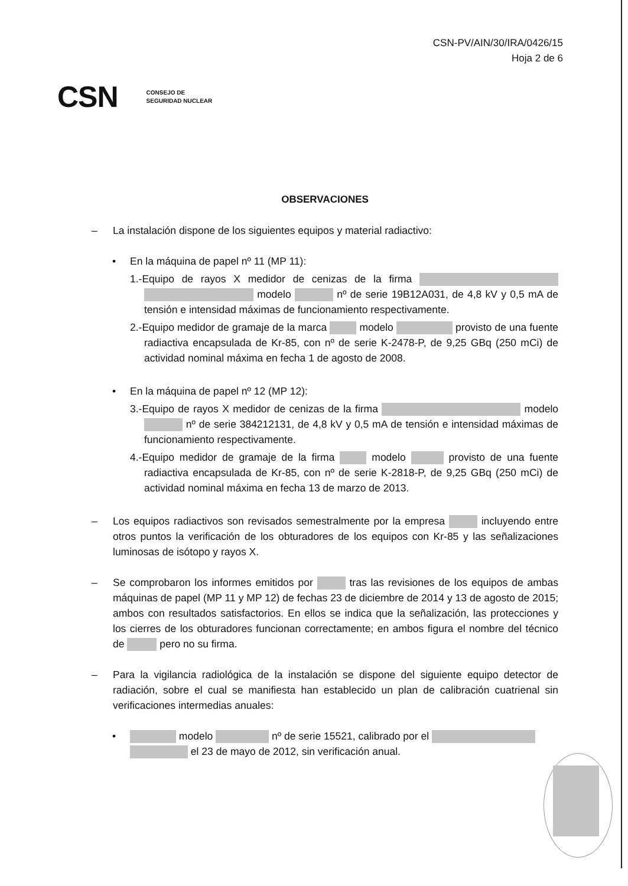CSN-PV/AIN/30/IRA/0426/15
Hoja 2 de 6
CSN CONSEJO DE
SEGURIDAD NUCLEAR
OBSERVACIONES
– La instalación dispone de los siguientes equipos y material radiactivo:
• En la máquina de papel nº 11 (MP 11):
1.-Equipo de rayos X medidor de cenizas de la firma modelo nº de serie 19B12A031, de 4,8 kV y 0,5 mA de tensión e intensidad máximas de funcionamiento respectivamente.
2.-Equipo medidor de gramaje de la marca modelo provisto de una fuente radiactiva encapsulada de Kr-85, con nº de serie K-2478-P, de 9,25 GBq (250 mCi) de actividad nominal máxima en fecha 1 de agosto de 2008.
• En la máquina de papel nº 12 (MP 12):
3.-Equipo de rayos X medidor de cenizas de la firma modelo nº de serie 384212131, de 4,8 kV y 0,5 mA de tensión e intensidad máximas de funcionamiento respectivamente.
4.-Equipo medidor de gramaje de la firma modelo provisto de una fuente radiactiva encapsulada de Kr-85, con nº de serie K-2818-P, de 9,25 GBq (250 mCi) de actividad nominal máxima en fecha 13 de marzo de 2013.
– Los equipos radiactivos son revisados semestralmente por la empresa incluyendo entre otros puntos la verificación de los obturadores de los equipos con Kr-85 y las señalizaciones luminosas de isótopo y rayos X.
– Se comprobaron los informes emitidos por tras las revisiones de los equipos de ambas máquinas de papel (MP 11 y MP 12) de fechas 23 de diciembre de 2014 y 13 de agosto de 2015; ambos con resultados satisfactorios. En ellos se indica que la señalización, las protecciones y los cierres de los obturadores funcionan correctamente; en ambos figura el nombre del técnico de pero no su firma.
– Para la vigilancia radiológica de la instalación se dispone del siguiente equipo detector de radiación, sobre el cual se manifiesta han establecido un plan de calibración cuatrienal sin verificaciones intermedias anuales:
• modelo nº de serie 15521, calibrado por el
el 23 de mayo de 2012, sin verificación anual.